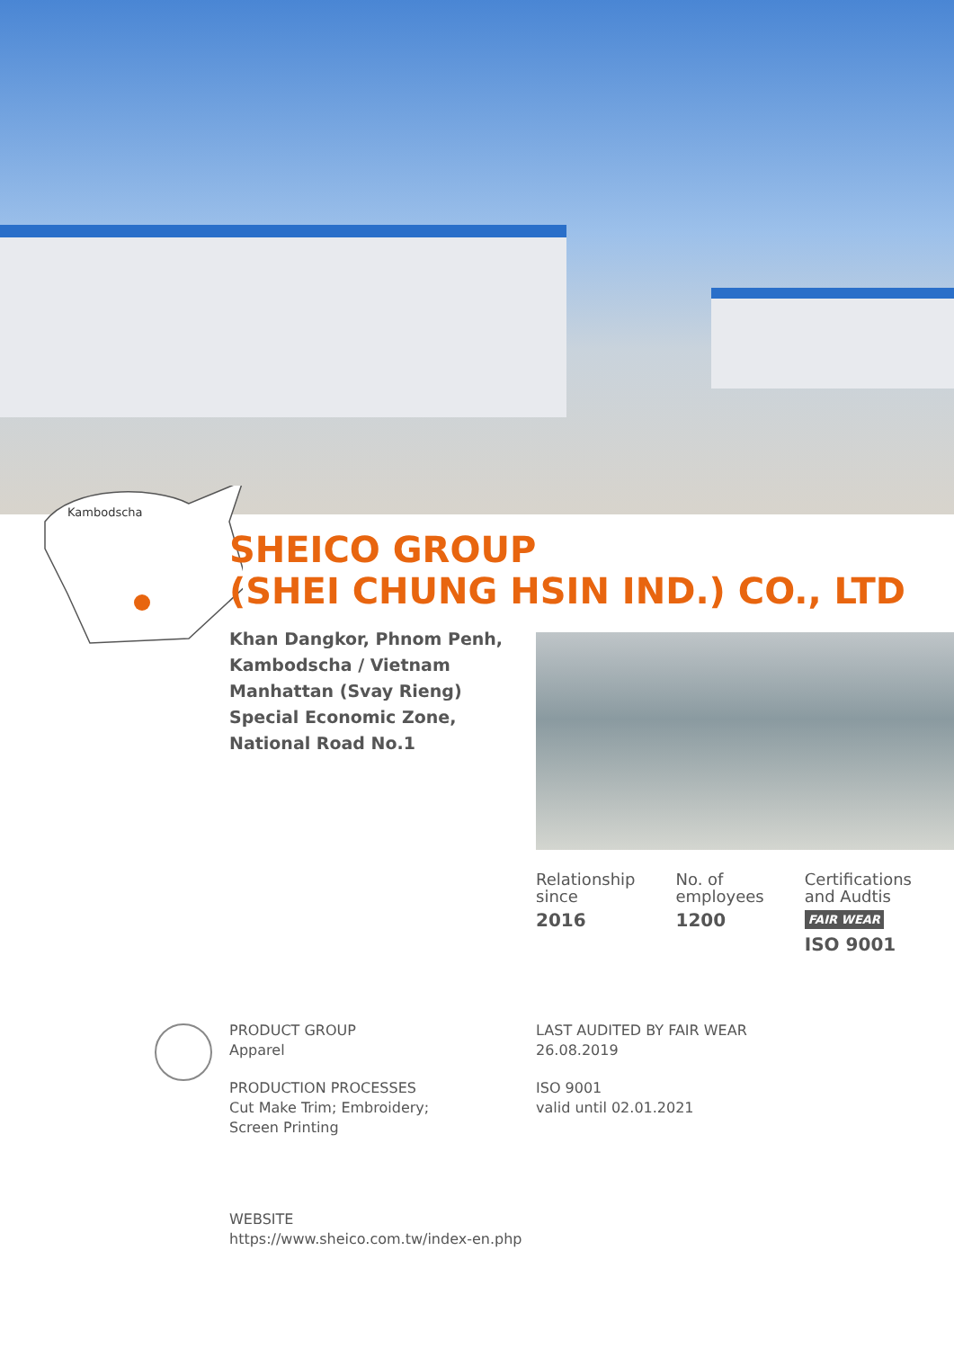Kambodscha
SHEICO GROUP
(SHEI CHUNG HSIN IND.) CO., LTD
Khan Dangkor, Phnom Penh, Kambodscha / Vietnam Manhattan (Svay Rieng) Special Economic Zone, National Road No.1
Relationship
since
2016
No. of
employees
1200
Certifications
and Audtis
FAIR WEAR
ISO 9001
PRODUCT GROUP
Apparel
PRODUCTION PROCESSES
Cut Make Trim; Embroidery;
Screen Printing
LAST AUDITED BY FAIR WEAR
26.08.2019
ISO 9001
valid until 02.01.2021
WEBSITE
https://www.sheico.com.tw/index-en.php